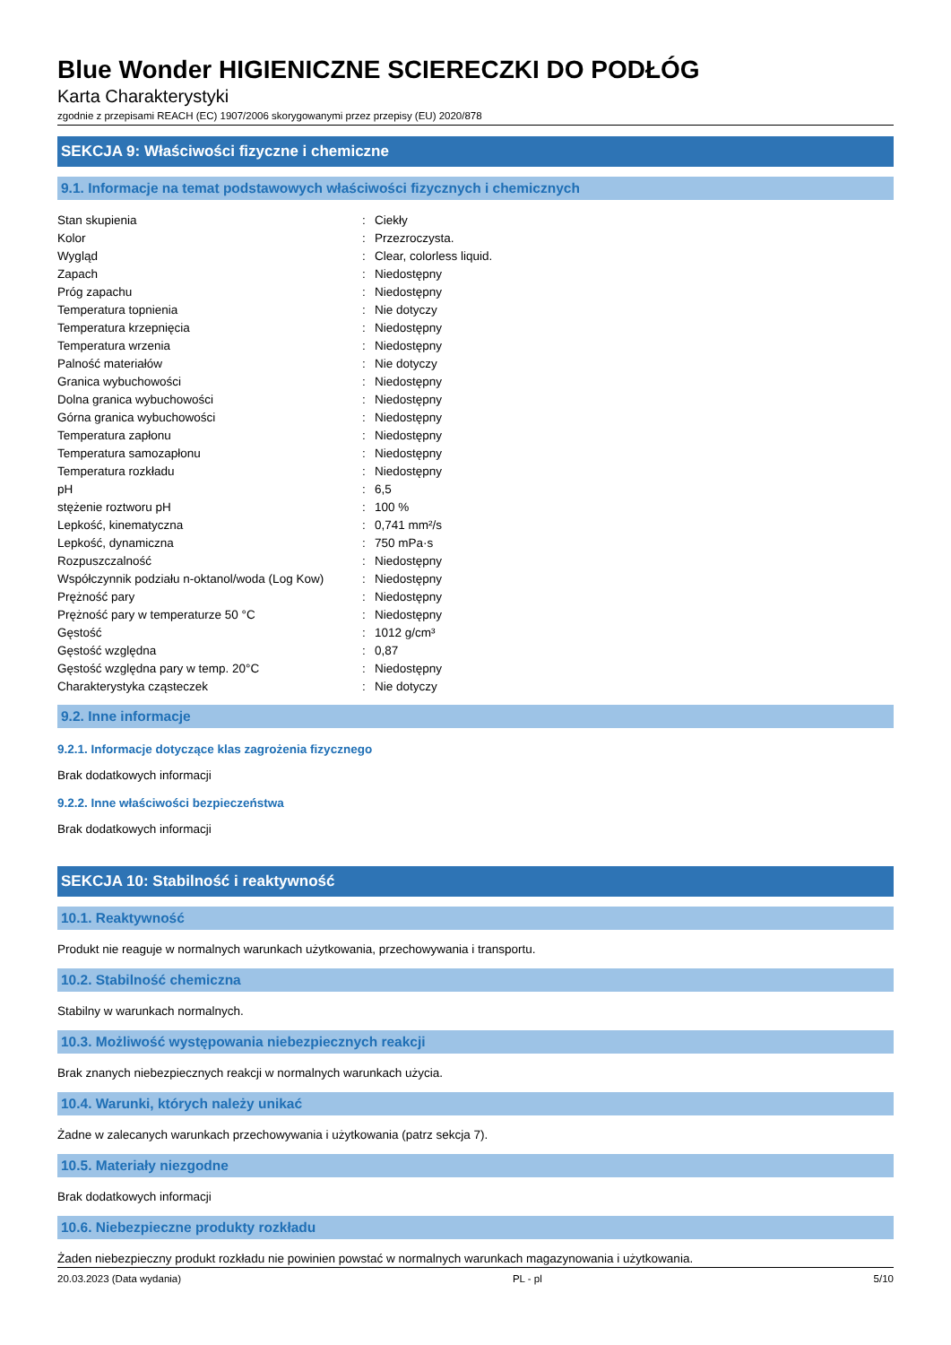Blue Wonder HIGIENICZNE SCIERECZKI DO PODŁÓG
Karta Charakterystyki
zgodnie z przepisami REACH (EC) 1907/2006 skorygowanymi przez przepisy (EU) 2020/878
SEKCJA 9: Właściwości fizyczne i chemiczne
9.1. Informacje na temat podstawowych właściwości fizycznych i chemicznych
| Stan skupienia | : | Ciekły |
| Kolor | : | Przezroczysta. |
| Wygląd | : | Clear, colorless liquid. |
| Zapach | : | Niedostępny |
| Próg zapachu | : | Niedostępny |
| Temperatura topnienia | : | Nie dotyczy |
| Temperatura krzepnięcia | : | Niedostępny |
| Temperatura wrzenia | : | Niedostępny |
| Palność materiałów | : | Nie dotyczy |
| Granica wybuchowości | : | Niedostępny |
| Dolna granica wybuchowości | : | Niedostępny |
| Górna granica wybuchowości | : | Niedostępny |
| Temperatura zapłonu | : | Niedostępny |
| Temperatura samozapłonu | : | Niedostępny |
| Temperatura rozkładu | : | Niedostępny |
| pH | : | 6,5 |
| stężenie roztworu pH | : | 100 % |
| Lepkość, kinematyczna | : | 0,741 mm²/s |
| Lepkość, dynamiczna | : | 750 mPa·s |
| Rozpuszczalność | : | Niedostępny |
| Współczynnik podziału n-oktanol/woda (Log Kow) | : | Niedostępny |
| Prężność pary | : | Niedostępny |
| Prężność pary w temperaturze 50 °C | : | Niedostępny |
| Gęstość | : | 1012 g/cm³ |
| Gęstość względna | : | 0,87 |
| Gęstość względna pary w temp. 20°C | : | Niedostępny |
| Charakterystyka cząsteczek | : | Nie dotyczy |
9.2. Inne informacje
9.2.1. Informacje dotyczące klas zagrożenia fizycznego
Brak dodatkowych informacji
9.2.2. Inne właściwości bezpieczeństwa
Brak dodatkowych informacji
SEKCJA 10: Stabilność i reaktywność
10.1. Reaktywność
Produkt nie reaguje w normalnych warunkach użytkowania, przechowywania i transportu.
10.2. Stabilność chemiczna
Stabilny w warunkach normalnych.
10.3. Możliwość występowania niebezpiecznych reakcji
Brak znanych niebezpiecznych reakcji w normalnych warunkach użycia.
10.4. Warunki, których należy unikać
Żadne w zalecanych warunkach przechowywania i użytkowania (patrz sekcja 7).
10.5. Materiały niezgodne
Brak dodatkowych informacji
10.6. Niebezpieczne produkty rozkładu
Żaden niebezpieczny produkt rozkładu nie powinien powstać w normalnych warunkach magazynowania i użytkowania.
20.03.2023 (Data wydania) PL - pl 5/10